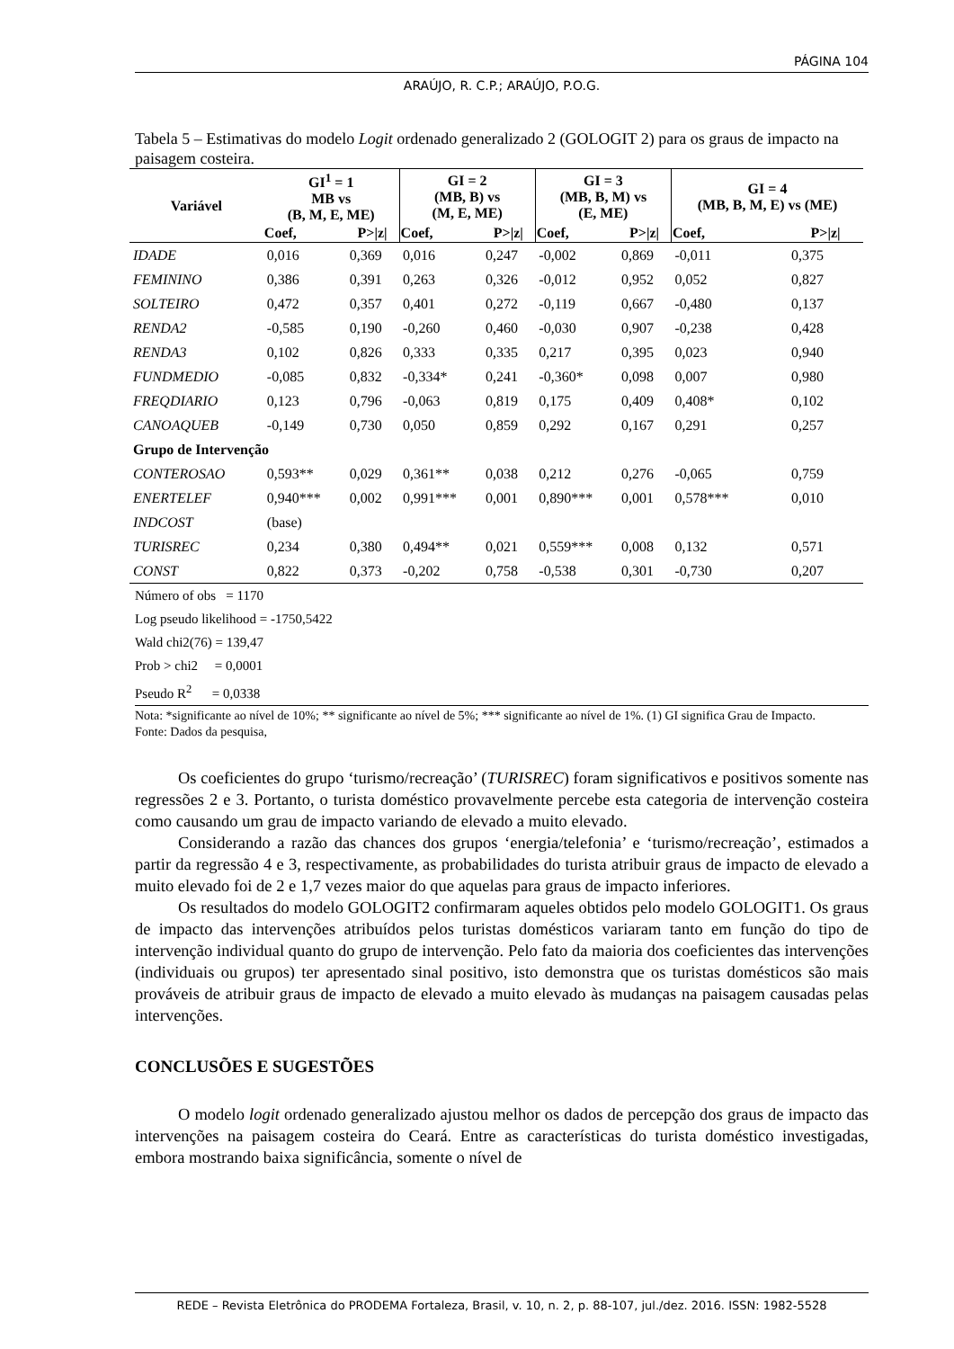PÁGINA 104
ARAÚJO, R. C.P.; ARAÚJO, P.O.G.
Tabela 5 – Estimativas do modelo Logit ordenado generalizado 2 (GOLOGIT 2) para os graus de impacto na paisagem costeira.
| Variável | GI<sup>1</sup> = 1 MB vs (B, M, E, ME) | | GI = 2 (MB, B) vs (M, E, ME) | | GI = 3 (MB, B, M) vs (E, ME) | | GI = 4 (MB, B, M, E) vs (ME) | |
| --- | --- | --- | --- | --- | --- | --- | --- | --- |
| | Coef, | P>/z/ | Coef, | P>/z/ | Coef, | P>/z/ | Coef, | P>/z/ |
| IDADE | 0,016 | 0,369 | 0,016 | 0,247 | -0,002 | 0,869 | -0,011 | 0,375 |
| FEMININO | 0,386 | 0,391 | 0,263 | 0,326 | -0,012 | 0,952 | 0,052 | 0,827 |
| SOLTEIRO | 0,472 | 0,357 | 0,401 | 0,272 | -0,119 | 0,667 | -0,480 | 0,137 |
| RENDA2 | -0,585 | 0,190 | -0,260 | 0,460 | -0,030 | 0,907 | -0,238 | 0,428 |
| RENDA3 | 0,102 | 0,826 | 0,333 | 0,335 | 0,217 | 0,395 | 0,023 | 0,940 |
| FUNDMEDIO | -0,085 | 0,832 | -0,334* | 0,241 | -0,360* | 0,098 | 0,007 | 0,980 |
| FREQDIARIO | 0,123 | 0,796 | -0,063 | 0,819 | 0,175 | 0,409 | 0,408* | 0,102 |
| CANOAQUEB | -0,149 | 0,730 | 0,050 | 0,859 | 0,292 | 0,167 | 0,291 | 0,257 |
| Grupo de Intervenção | | | | | | | | |
| CONTEROSAO | 0,593** | 0,029 | 0,361** | 0,038 | 0,212 | 0,276 | -0,065 | 0,759 |
| ENERTELEF | 0,940*** | 0,002 | 0,991*** | 0,001 | 0,890*** | 0,001 | 0,578*** | 0,010 |
| INDCOST | (base) | | | | | | | |
| TURISREC | 0,234 | 0,380 | 0,494** | 0,021 | 0,559*** | 0,008 | 0,132 | 0,571 |
| CONST | 0,822 | 0,373 | -0,202 | 0,758 | -0,538 | 0,301 | -0,730 | 0,207 |
Número of obs = 1170
Log pseudo likelihood = -1750,5422
Wald chi2(76) = 139,47
Prob > chi2 = 0,0001
Pseudo R<sup>2</sup> = 0,0338
Nota: *significante ao nível de 10%; ** significante ao nível de 5%; *** significante ao nível de 1%. (1) GI significa Grau de Impacto.
Fonte: Dados da pesquisa,
Os coeficientes do grupo ‘turismo/recreação’ (TURISREC) foram significativos e positivos somente nas regressões 2 e 3. Portanto, o turista doméstico provavelmente percebe esta categoria de intervenção costeira como causando um grau de impacto variando de elevado a muito elevado.
Considerando a razão das chances dos grupos ‘energia/telefonia’ e ‘turismo/recreação’, estimados a partir da regressão 4 e 3, respectivamente, as probabilidades do turista atribuir graus de impacto de elevado a muito elevado foi de 2 e 1,7 vezes maior do que aquelas para graus de impacto inferiores.
Os resultados do modelo GOLOGIT2 confirmaram aqueles obtidos pelo modelo GOLOGIT1. Os graus de impacto das intervenções atribuídos pelos turistas domésticos variaram tanto em função do tipo de intervenção individual quanto do grupo de intervenção. Pelo fato da maioria dos coeficientes das intervenções (individuais ou grupos) ter apresentado sinal positivo, isto demonstra que os turistas domésticos são mais prováveis de atribuir graus de impacto de elevado a muito elevado às mudanças na paisagem causadas pelas intervenções.
CONCLUSÕES E SUGESTÕES
O modelo logit ordenado generalizado ajustou melhor os dados de percepção dos graus de impacto das intervenções na paisagem costeira do Ceará. Entre as características do turista doméstico investigadas, embora mostrando baixa significância, somente o nível de
REDE – Revista Eletrônica do PRODEMA Fortaleza, Brasil, v. 10, n. 2, p. 88-107, jul./dez. 2016. ISSN: 1982-5528